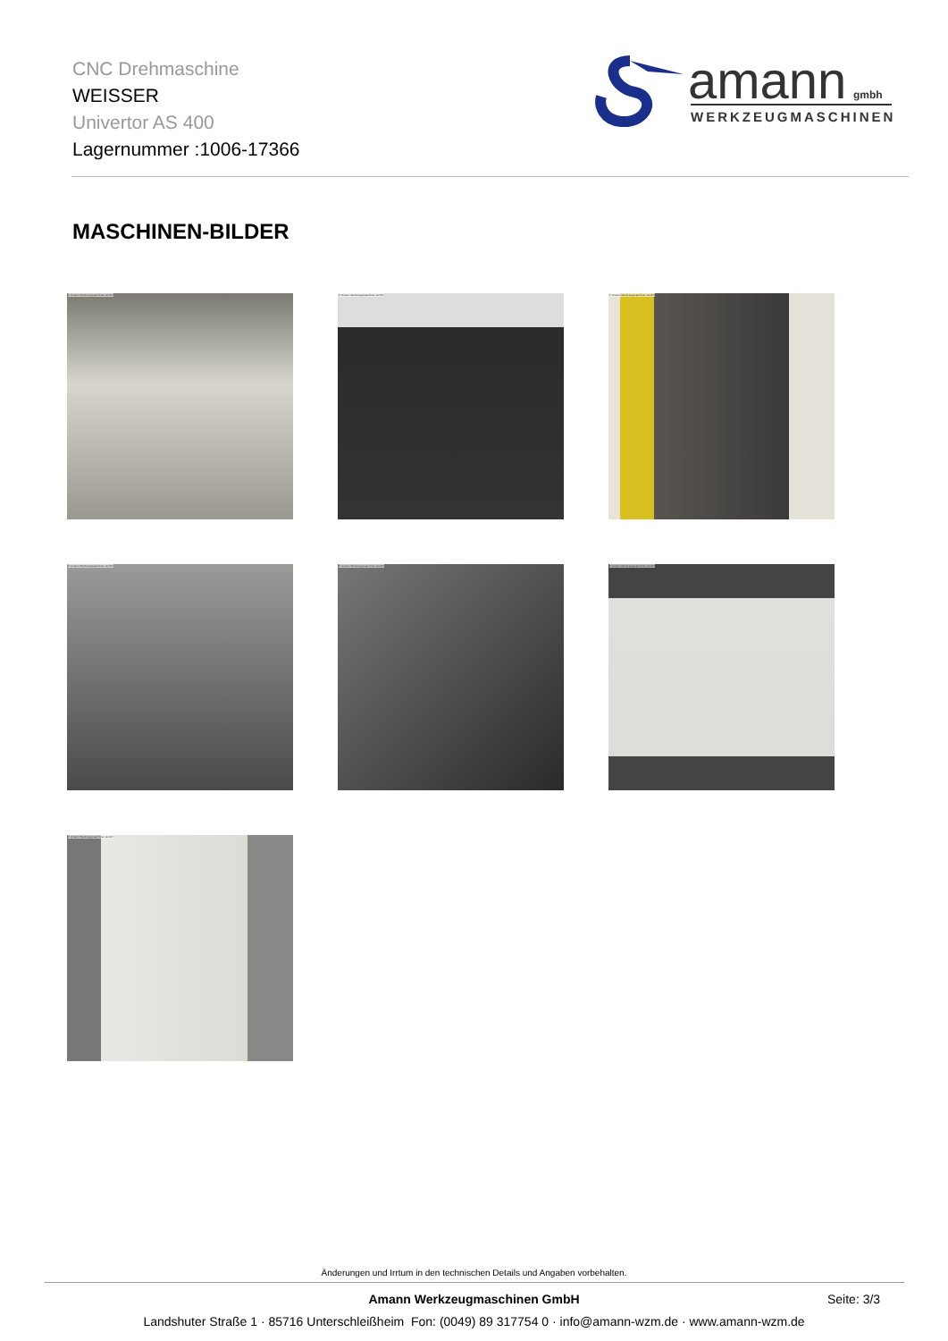CNC Drehmaschine
WEISSER
Univertor AS 400
Lagernummer :1006-17366
amann
gmbh
WERKZEUGMASCHINEN
MASCHINEN-BILDER
© Amann Werkzeugmaschinen GmbH
© Amann Werkzeugmaschinen GmbH
© Amann Werkzeugmaschinen GmbH
© Amann Werkzeugmaschinen GmbH
© Amann Werkzeugmaschinen GmbH
© Amann Werkzeugmaschinen GmbH
© Amann Werkzeugmaschinen GmbH
Änderungen und Irrtum in den technischen Details und Angaben vorbehalten.
Amann Werkzeugmaschinen GmbH Seite: 3/3
Landshuter Straße 1 · 85716 Unterschleißheim Fon: (0049) 89 317754 0 · info@amann-wzm.de · www.amann-wzm.de